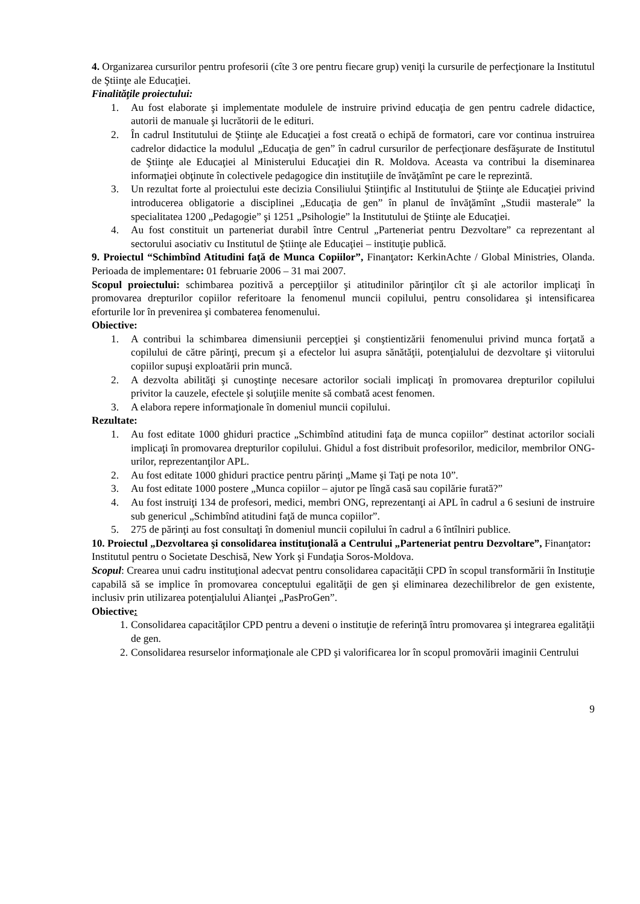4. Organizarea cursurilor pentru profesorii (cîte 3 ore pentru fiecare grup) veniţi la cursurile de perfecţionare la Institutul de Ştiinţe ale Educaţiei.
Finalităţile proiectului:
1. Au fost elaborate şi implementate modulele de instruire privind educaţia de gen pentru cadrele didactice, autorii de manuale şi lucrătorii de le edituri.
2. În cadrul Institutului de Ştiinţe ale Educaţiei a fost creată o echipă de formatori, care vor continua instruirea cadrelor didactice la modulul „Educaţia de gen” în cadrul cursurilor de perfecţionare desfăşurate de Institutul de Ştiinţe ale Educaţiei al Ministerului Educaţiei din R. Moldova. Aceasta va contribui la diseminarea informaţiei obţinute în colectivele pedagogice din instituţiile de învăţămînt pe care le reprezintă.
3. Un rezultat forte al proiectului este decizia Consiliului Ştiinţific al Institutului de Ştiinţe ale Educaţiei privind introducerea obligatorie a disciplinei „Educaţia de gen” în planul de învăţămînt „Studii masterale” la specialitatea 1200 „Pedagogie” şi 1251 „Psihologie” la Institutului de Ştiinţe ale Educaţiei.
4. Au fost constituit un parteneriat durabil între Centrul „Parteneriat pentru Dezvoltare” ca reprezentant al sectorului asociativ cu Institutul de Ştiinţe ale Educaţiei – instituţie publică.
9. Proiectul “Schimbînd Atitudini faţă de Munca Copiilor”, Finanţator: KerkinAchte / Global Ministries, Olanda. Perioada de implementare: 01 februarie 2006 – 31 mai 2007.
Scopul proiectului: schimbarea pozitivă a percepţiilor şi atitudinilor părinţilor cît şi ale actorilor implicaţi în promovarea drepturilor copiilor referitoare la fenomenul muncii copilului, pentru consolidarea şi intensificarea eforturile lor în prevenirea şi combaterea fenomenului.
Obiective:
1. A contribui la schimbarea dimensiunii percepţiei şi conştientizării fenomenului privind munca forţată a copilului de către părinţi, precum şi a efectelor lui asupra sănătăţii, potenţialului de dezvoltare şi viitorului copiilor supuşi exploatării prin muncă.
2. A dezvolta abilităţi şi cunoştinţe necesare actorilor sociali implicaţi în promovarea drepturilor copilului privitor la cauzele, efectele şi soluţiile menite să combată acest fenomen.
3. A elabora repere informaţionale în domeniul muncii copilului.
Rezultate:
1. Au fost editate 1000 ghiduri practice „Schimbînd atitudini faţa de munca copiilor” destinat actorilor sociali implicaţi în promovarea drepturilor copilului. Ghidul a fost distribuit profesorilor, medicilor, membrilor ONG-urilor, reprezentanţilor APL.
2. Au fost editate 1000 ghiduri practice pentru părinţi „Mame şi Taţi pe nota 10”.
3. Au fost editate 1000 postere „Munca copiilor – ajutor pe lîngă casă sau copilărie furată?”
4. Au fost instruiţi 134 de profesori, medici, membri ONG, reprezentanţi ai APL în cadrul a 6 sesiuni de instruire sub genericul „Schimbînd atitudini faţă de munca copiilor”.
5. 275 de părinţi au fost consultaţi în domeniul muncii copilului în cadrul a 6 întîlniri publice.
10. Proiectul „Dezvoltarea şi consolidarea instituţională a Centrului „Parteneriat pentru Dezvoltare”, Finanţator: Institutul pentru o Societate Deschisă, New York şi Fundaţia Soros-Moldova.
Scopul: Crearea unui cadru instituţional adecvat pentru consolidarea capacităţii CPD în scopul transformării în Instituţie capabilă să se implice în promovarea conceptului egalităţii de gen şi eliminarea dezechilibrelor de gen existente, inclusiv prin utilizarea potenţialului Alianţei „PasProGen”.
Obiective:
1. Consolidarea capacităţilor CPD pentru a deveni o instituţie de referinţă întru promovarea şi integrarea egalităţii de gen.
2. Consolidarea resurselor informaţionale ale CPD şi valorificarea lor în scopul promovării imaginii Centrului
9